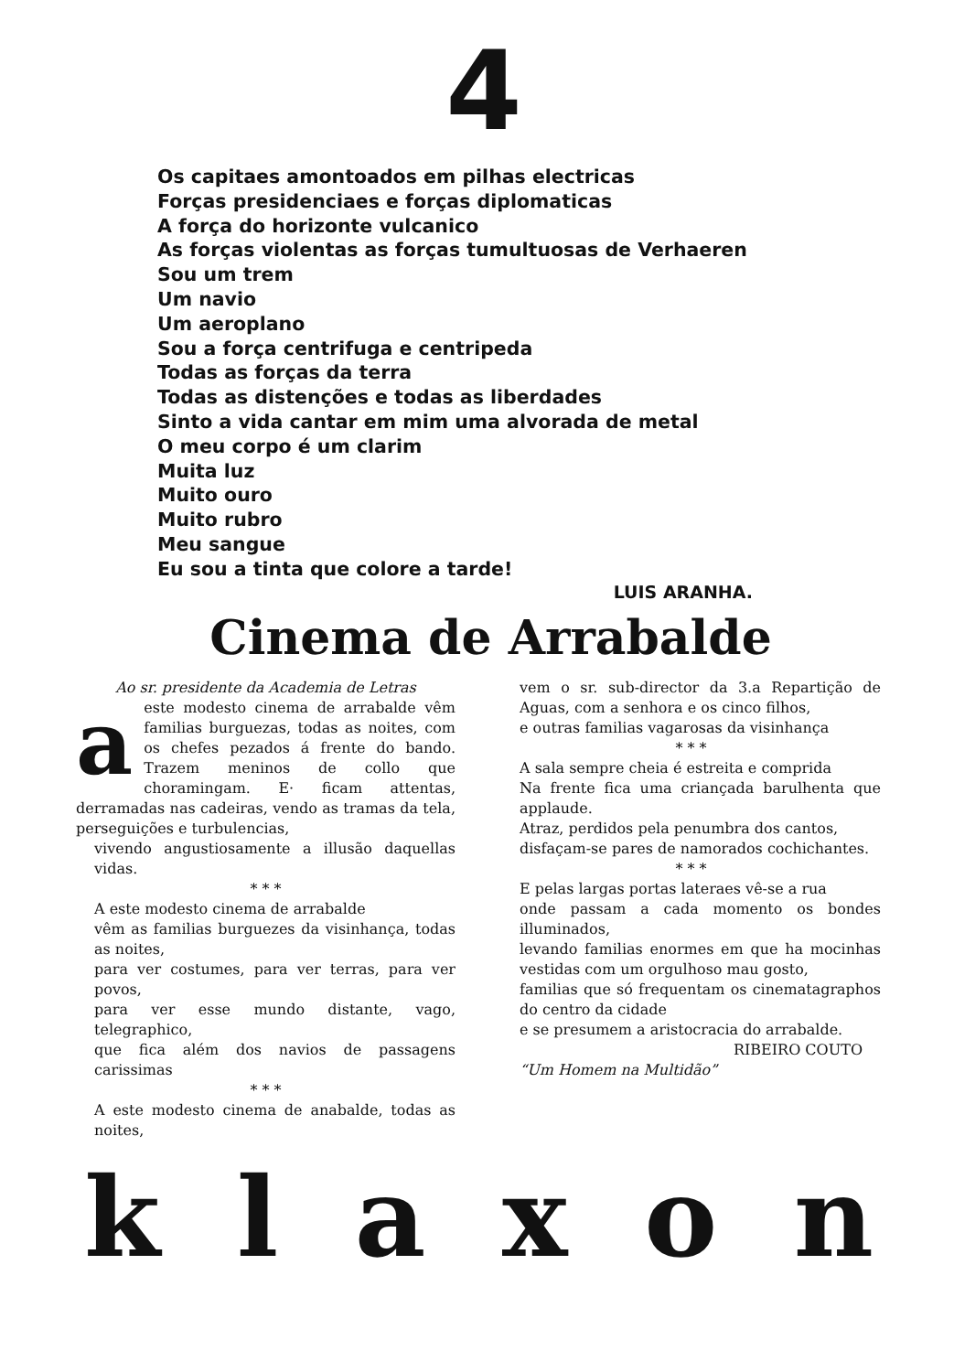4
Os capitaes amontoados em pilhas electricas
Forças presidenciaes e forças diplomaticas
A força do horizonte vulcanico
As forças violentas as forças tumultuosas de Verhaeren
Sou um trem
Um navio
Um aeroplano
Sou a força centrifuga e centripeda
Todas as forças da terra
Todas as distenções e todas as liberdades
Sinto a vida cantar em mim uma alvorada de metal
O meu corpo é um clarim
Muita luz
Muito ouro
Muito rubro
Meu sangue
Eu sou a tinta que colore a tarde!
LUIS ARANHA.
Cinema de Arrabalde
Ao sr. presidente da Academia de Letras
aeste modesto cinema de arrabalde vêm familias burguezas, todas as noites, com os chefes pezados á frente do bando. Trazem meninos de collo que choramingam. E· ficam attentas, derramadas nas cadeiras, vendo as tramas da tela, perseguições e turbulencias,
vivendo angustiosamente a illusão daquellas vidas.
* * *
A este modesto cinema de arrabalde
vêm as familias burguezes da visinhança, todas as noites,
para ver costumes, para ver terras, para ver povos,
para ver esse mundo distante, vago, telegraphico,
que fica além dos navios de passagens carissimas
* * *
A este modesto cinema de anabalde, todas as noites,
vem o sr. sub-director da 3.a Repartição de Aguas, com a senhora e os cinco filhos,
e outras familias vagarosas da visinhança
* * *
A sala sempre cheia é estreita e comprida
Na frente fica uma criançada barulhenta que applaude.
Atraz, perdidos pela penumbra dos cantos,
disfaçam-se pares de namorados cochichantes.
* * *
E pelas largas portas lateraes vê-se a rua
onde passam a cada momento os bondes illuminados,
levando familias enormes em que ha mocinhas vestidas com um orgulhoso mau gosto,
familias que só frequentam os cinematagraphos do centro da cidade
e se presumem a aristocracia do arrabalde.
RIBEIRO COUTO
“Um Homem na Multidão”
k l a x o n